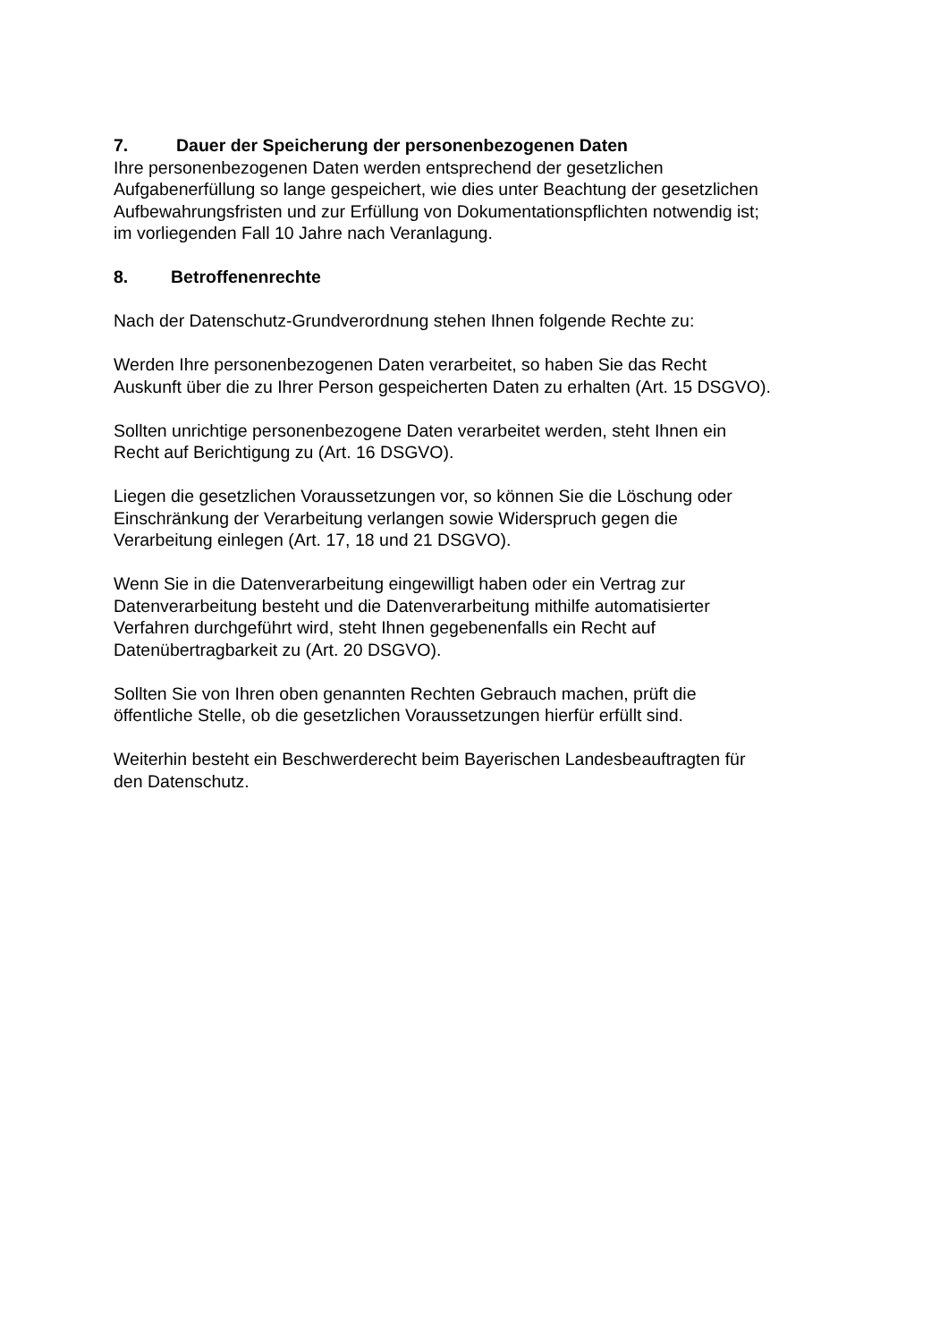7. Dauer der Speicherung der personenbezogenen Daten
Ihre personenbezogenen Daten werden entsprechend der gesetzlichen
Aufgabenerfüllung so lange gespeichert, wie dies unter Beachtung der gesetzlichen
Aufbewahrungsfristen und zur Erfüllung von Dokumentationspflichten notwendig ist;
im vorliegenden Fall 10 Jahre nach Veranlagung.
8. Betroffenenrechte
Nach der Datenschutz-Grundverordnung stehen Ihnen folgende Rechte zu:
Werden Ihre personenbezogenen Daten verarbeitet, so haben Sie das Recht
Auskunft über die zu Ihrer Person gespeicherten Daten zu erhalten (Art. 15 DSGVO).
Sollten unrichtige personenbezogene Daten verarbeitet werden, steht Ihnen ein
Recht auf Berichtigung zu (Art. 16 DSGVO).
Liegen die gesetzlichen Voraussetzungen vor, so können Sie die Löschung oder
Einschränkung der Verarbeitung verlangen sowie Widerspruch gegen die
Verarbeitung einlegen (Art. 17, 18 und 21 DSGVO).
Wenn Sie in die Datenverarbeitung eingewilligt haben oder ein Vertrag zur
Datenverarbeitung besteht und die Datenverarbeitung mithilfe automatisierter
Verfahren durchgeführt wird, steht Ihnen gegebenenfalls ein Recht auf
Datenübertragbarkeit zu (Art. 20 DSGVO).
Sollten Sie von Ihren oben genannten Rechten Gebrauch machen, prüft die
öffentliche Stelle, ob die gesetzlichen Voraussetzungen hierfür erfüllt sind.
Weiterhin besteht ein Beschwerderecht beim Bayerischen Landesbeauftragten für
den Datenschutz.